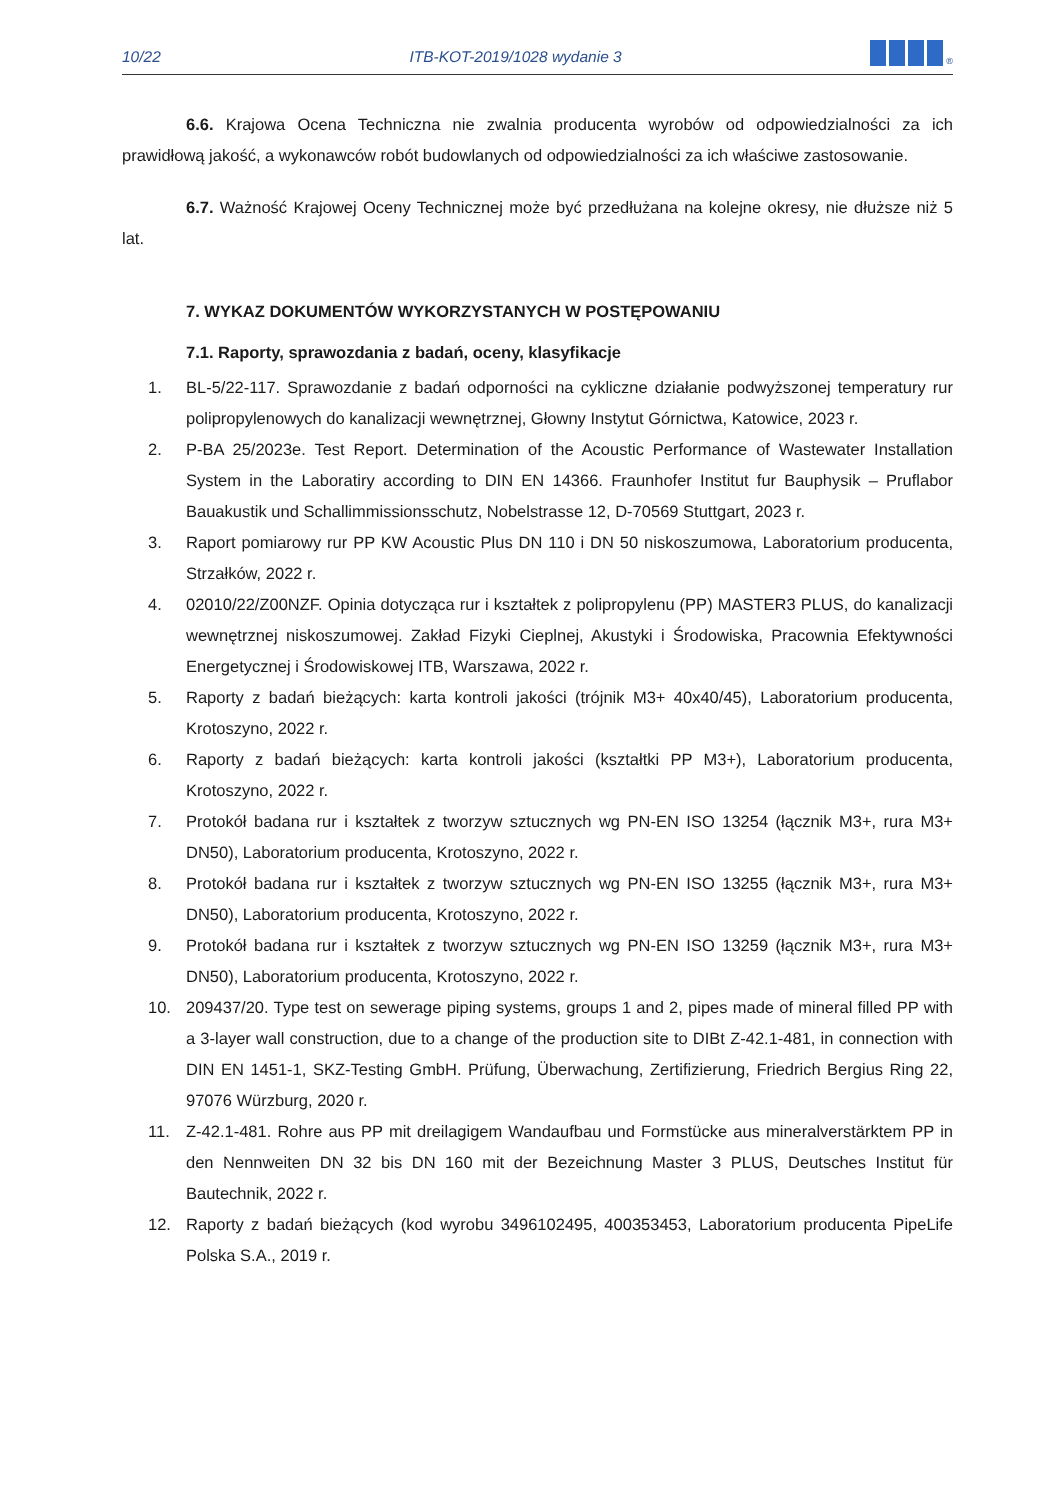10/22 ITB-KOT-2019/1028 wydanie 3<sup>®</sup>
6.6. Krajowa Ocena Techniczna nie zwalnia producenta wyrobów od odpowiedzialności za ich prawidłową jakość, a wykonawców robót budowlanych od odpowiedzialności za ich właściwe zastosowanie.
6.7. Ważność Krajowej Oceny Technicznej może być przedłużana na kolejne okresy, nie dłuższe niż 5 lat.
7. WYKAZ DOKUMENTÓW WYKORZYSTANYCH W POSTĘPOWANIU
7.1. Raporty, sprawozdania z badań, oceny, klasyfikacje
1. BL-5/22-117. Sprawozdanie z badań odporności na cykliczne działanie podwyższonej temperatury rur polipropylenowych do kanalizacji wewnętrznej, Głowny Instytut Górnictwa, Katowice, 2023 r.
2. P-BA 25/2023e. Test Report. Determination of the Acoustic Performance of Wastewater Installation System in the Laboratiry according to DIN EN 14366. Fraunhofer Institut fur Bauphysik – Pruflabor Bauakustik und Schallimmissionsschutz, Nobelstrasse 12, D-70569 Stuttgart, 2023 r.
3. Raport pomiarowy rur PP KW Acoustic Plus DN 110 i DN 50 niskoszumowa, Laboratorium producenta, Strzałków, 2022 r.
4. 02010/22/Z00NZF. Opinia dotycząca rur i kształtek z polipropylenu (PP) MASTER3 PLUS, do kanalizacji wewnętrznej niskoszumowej. Zakład Fizyki Cieplnej, Akustyki i Środowiska, Pracownia Efektywności Energetycznej i Środowiskowej ITB, Warszawa, 2022 r.
5. Raporty z badań bieżących: karta kontroli jakości (trójnik M3+ 40x40/45), Laboratorium producenta, Krotoszyno, 2022 r.
6. Raporty z badań bieżących: karta kontroli jakości (kształtki PP M3+), Laboratorium producenta, Krotoszyno, 2022 r.
7. Protokół badana rur i kształtek z tworzyw sztucznych wg PN-EN ISO 13254 (łącznik M3+, rura M3+ DN50), Laboratorium producenta, Krotoszyno, 2022 r.
8. Protokół badana rur i kształtek z tworzyw sztucznych wg PN-EN ISO 13255 (łącznik M3+, rura M3+ DN50), Laboratorium producenta, Krotoszyno, 2022 r.
9. Protokół badana rur i kształtek z tworzyw sztucznych wg PN-EN ISO 13259 (łącznik M3+, rura M3+ DN50), Laboratorium producenta, Krotoszyno, 2022 r.
10. 209437/20. Type test on sewerage piping systems, groups 1 and 2, pipes made of mineral filled PP with a 3-layer wall construction, due to a change of the production site to DIBt Z-42.1-481, in connection with DIN EN 1451-1, SKZ-Testing GmbH. Prüfung, Überwachung, Zertifizierung, Friedrich Bergius Ring 22, 97076 Würzburg, 2020 r.
11. Z-42.1-481. Rohre aus PP mit dreilagigem Wandaufbau und Formstücke aus mineralverstärktem PP in den Nennweiten DN 32 bis DN 160 mit der Bezeichnung Master 3 PLUS, Deutsches Institut für Bautechnik, 2022 r.
12. Raporty z badań bieżących (kod wyrobu 3496102495, 400353453, Laboratorium producenta PipeLife Polska S.A., 2019 r.